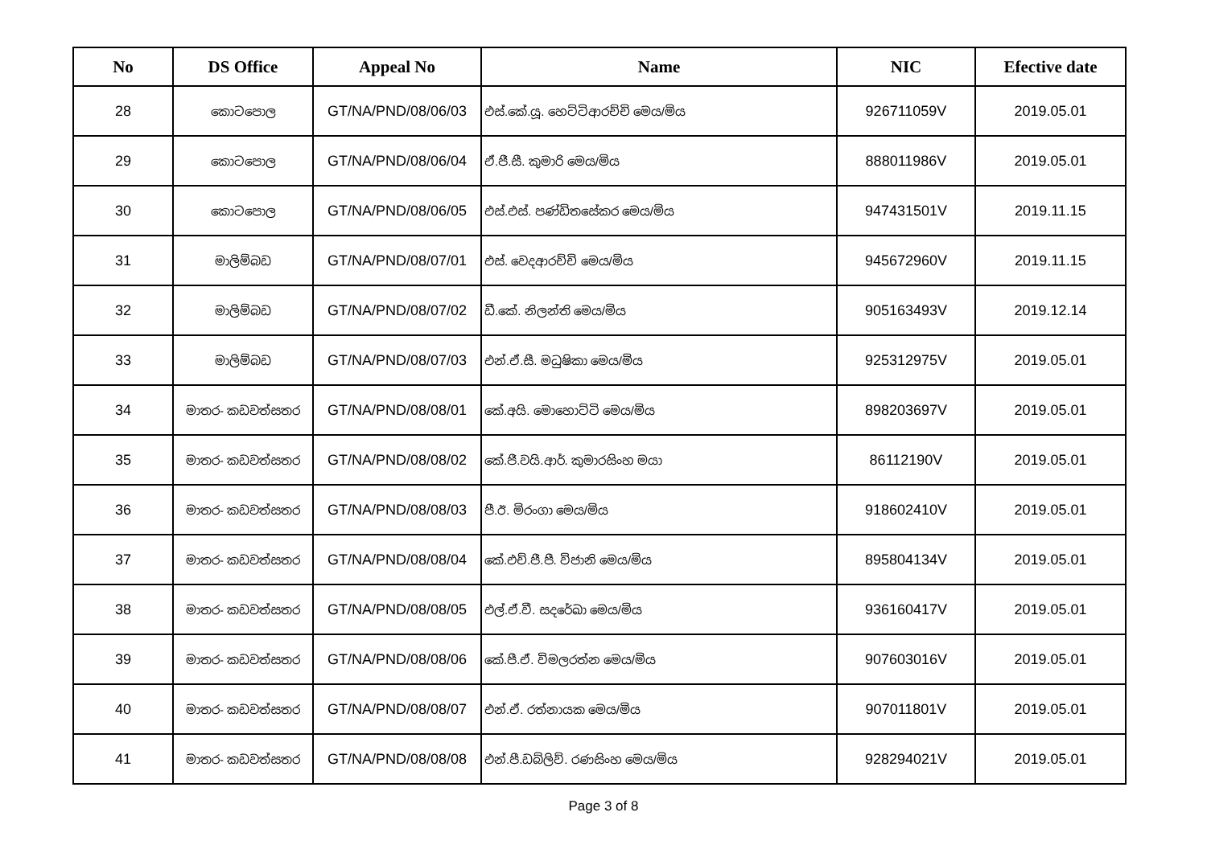| No | DS Office | Appeal No | Name | NIC | Efective date |
| --- | --- | --- | --- | --- | --- |
| 28 | කොටපොල | GT/NA/PND/08/06/03 | එස්.කේ.යූ. හෙට්ටිආරච්චි මෙය/මිය | 926711059V | 2019.05.01 |
| 29 | කොටපොල | GT/NA/PND/08/06/04 | ඒ.ජී.සී. කුමාරි මෙය/මිය | 888011986V | 2019.05.01 |
| 30 | කොටපොල | GT/NA/PND/08/06/05 | එස්.එස්. පණ්ඩිතසේකර මෙය/මිය | 947431501V | 2019.11.15 |
| 31 | මාලිම්බඩ | GT/NA/PND/08/07/01 | එස්. වෙදආරච්චි මෙය/මිය | 945672960V | 2019.11.15 |
| 32 | මාලිම්බඩ | GT/NA/PND/08/07/02 | ඩී.කේ. නිලන්ති මෙය/මිය | 905163493V | 2019.12.14 |
| 33 | මාලිම්බඩ | GT/NA/PND/08/07/03 | එන්.ඒ.සී. මධුෂිකා මෙය/මිය | 925312975V | 2019.05.01 |
| 34 | මාතර- කඩවත්සතර | GT/NA/PND/08/08/01 | කේ.අයි. මොහොට්ටි මෙය/මිය | 898203697V | 2019.05.01 |
| 35 | මාතර- කඩවත්සතර | GT/NA/PND/08/08/02 | කේ.ජී.වයි.ආර්. කුමාරසිංහ මයා | 86112190V | 2019.05.01 |
| 36 | මාතර- කඩවත්සතර | GT/NA/PND/08/08/03 | පී.ඊ. මිරංගා මෙය/මිය | 918602410V | 2019.05.01 |
| 37 | මාතර- කඩවත්සතර | GT/NA/PND/08/08/04 | කේ.එච්.ජී.පී. විජානි මෙය/මිය | 895804134V | 2019.05.01 |
| 38 | මාතර- කඩවත්සතර | GT/NA/PND/08/08/05 | එල්.ඒ.වී. සදරේඛා මෙය/මිය | 936160417V | 2019.05.01 |
| 39 | මාතර- කඩවත්සතර | GT/NA/PND/08/08/06 | කේ.පී.ඒ. විමලරත්න මෙය/මිය | 907603016V | 2019.05.01 |
| 40 | මාතර- කඩවත්සතර | GT/NA/PND/08/08/07 | එන්.ඒ. රත්නායක මෙය/මිය | 907011801V | 2019.05.01 |
| 41 | මාතර- කඩවත්සතර | GT/NA/PND/08/08/08 | එන්.පී.ඩබ්ලිව්. රණසිංහ මෙය/මිය | 928294021V | 2019.05.01 |
Page 3 of 8